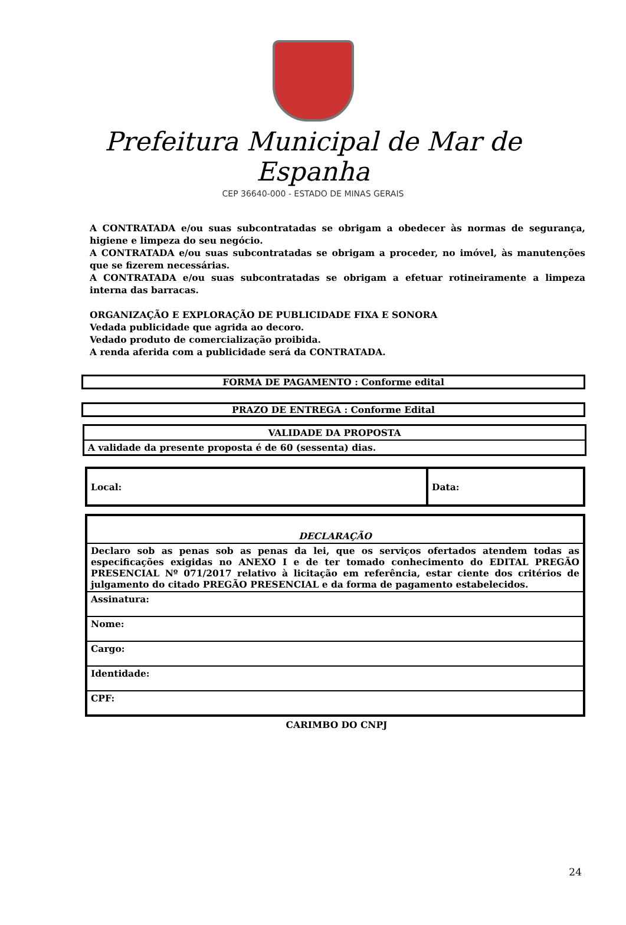Prefeitura Municipal de Mar de Espanha
CEP 36640-000 - ESTADO DE MINAS GERAIS
A CONTRATADA e/ou suas subcontratadas se obrigam a obedecer às normas de segurança, higiene e limpeza do seu negócio.
A CONTRATADA e/ou suas subcontratadas se obrigam a proceder, no imóvel, às manutenções que se fizerem necessárias.
A CONTRATADA e/ou suas subcontratadas se obrigam a efetuar rotineiramente a limpeza interna das barracas.
ORGANIZAÇÃO E EXPLORAÇÃO DE PUBLICIDADE FIXA E SONORA
Vedada publicidade que agrida ao decoro.
Vedado produto de comercialização proibida.
A renda aferida com a publicidade será da CONTRATADA.
FORMA DE PAGAMENTO : Conforme edital
PRAZO DE ENTREGA : Conforme Edital
| VALIDADE DA PROPOSTA |
| A validade da presente proposta é de 60 (sessenta) dias. |
| Local: | Data: |
| DECLARAÇÃO |
| Declaro sob as penas sob as penas da lei, que os serviços ofertados atendem todas as especificações exigidas no ANEXO I e de ter tomado conhecimento do EDITAL PREGÃO PRESENCIAL Nº 071/2017 relativo à licitação em referência, estar ciente dos critérios de julgamento do citado PREGÃO PRESENCIAL e da forma de pagamento estabelecidos. |
| Assinatura: |
| Nome: |
| Cargo: |
| Identidade: |
| CPF: |
CARIMBO DO CNPJ
24